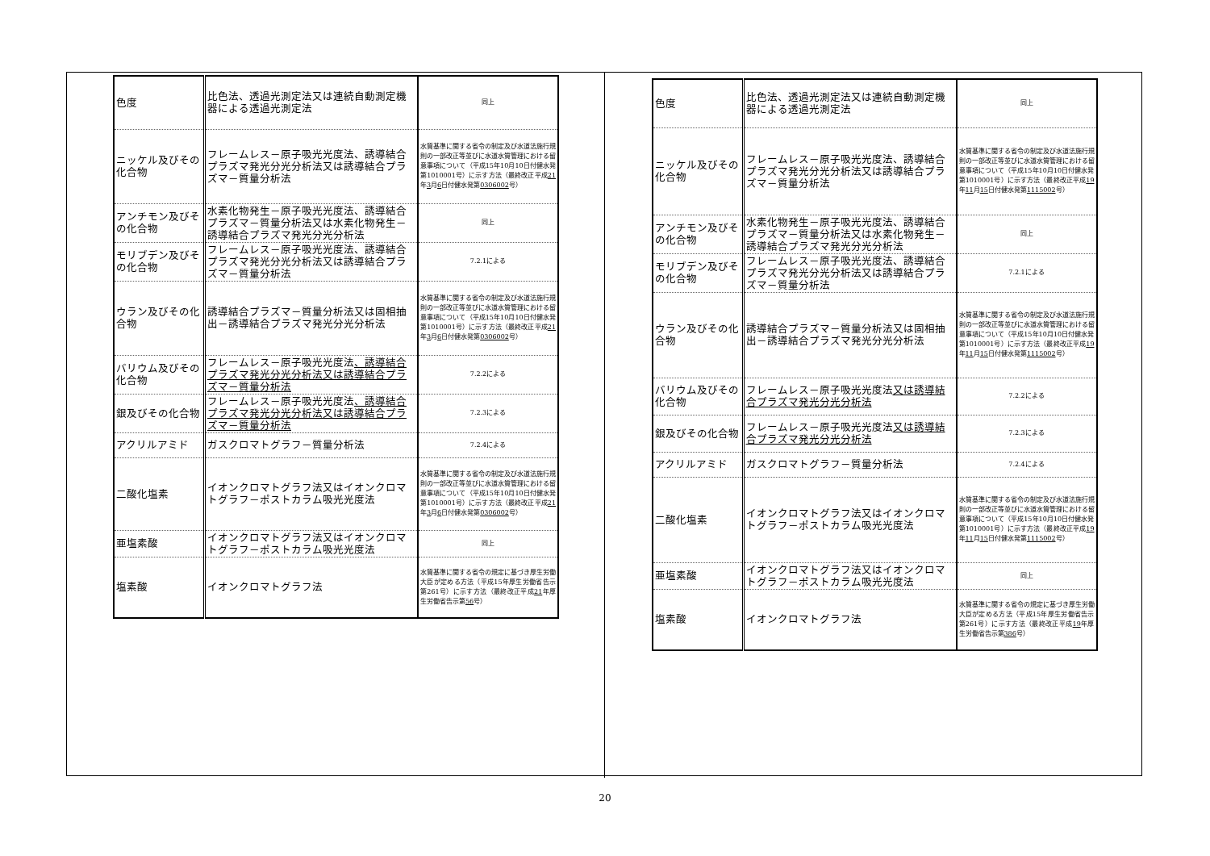| 色度 | 比色法、透過光測定法又は連続自動測定機器による透過光測定法 | 同上 |
| ニッケル及びその化合物 | フレームレス－原子吸光光度法、誘導結合プラズマ発光分光分析法又は誘導結合プラズマ－質量分析法 | 水質基準に関する省令の制定及び水道法施行規則の一部改正等並びに水道水質管理における留意事項について（平成15年10月10日付健水発第1010001号）に示す方法（最終改正平成 21 年 3 月 6 日付健水発第 0306002 号） |
| アンチモン及びその化合物 | 水素化物発生－原子吸光光度法、誘導結合プラズマ－質量分析法又は水素化物発生－誘導結合プラズマ発光分光分析法 | 同上 |
| モリブデン及びその化合物 | フレームレス－原子吸光光度法、誘導結合プラズマ発光分光分析法又は誘導結合プラズマ－質量分析法 | 7.2.1による |
| ウラン及びその化合物 | 誘導結合プラズマ－質量分析法又は固相抽出－誘導結合プラズマ発光分光分析法 | 水質基準に関する省令の制定及び水道法施行規則の一部改正等並びに水道水質管理における留意事項について（平成15年10月10日付健水発第1010001号）に示す方法（最終改正平成 21 年 3 月 6 日付健水発第 0306002 号） |
| バリウム及びその化合物 | フレームレス－原子吸光光度法 、誘導結合プラズマ発光分光分析法又は誘導結合プラズマ－質量分析法 | 7.2.2による |
| 銀及びその化合物 | フレームレス－原子吸光光度法 、誘導結合プラズマ発光分光分析法又は誘導結合プラズマ－質量分析法 | 7.2.3による |
| アクリルアミド | ガスクロマトグラフ－質量分析法 | 7.2.4による |
| 二酸化塩素 | イオンクロマトグラフ法又はイオンクロマトグラフ－ポストカラム吸光光度法 | 水質基準に関する省令の制定及び水道法施行規則の一部改正等並びに水道水質管理における留意事項について（平成15年10月10日付健水発第1010001号）に示す方法（最終改正平成 21 年 3 月 6 日付健水発第 0306002 号） |
| 亜塩素酸 | イオンクロマトグラフ法又はイオンクロマトグラフ－ポストカラム吸光光度法 | 同上 |
| 塩素酸 | イオンクロマトグラフ法 | 水質基準に関する省令の規定に基づき厚生労働大臣が定める方法（平成15年厚生労働省告示第261号）に示す方法（最終改正平成 21 年厚生労働省告示第 56 号） |
| 色度 | 比色法、透過光測定法又は連続自動測定機器による透過光測定法 | 同上 |
| ニッケル及びその化合物 | フレームレス－原子吸光光度法、誘導結合プラズマ発光分光分析法又は誘導結合プラズマ－質量分析法 | 水質基準に関する省令の制定及び水道法施行規則の一部改正等並びに水道水質管理における留意事項について（平成15年10月10日付健水発第1010001号）に示す方法（最終改正平成 19 年 11 月 15 日付健水発第 1115002 号） |
| アンチモン及びその化合物 | 水素化物発生－原子吸光光度法、誘導結合プラズマ－質量分析法又は水素化物発生－誘導結合プラズマ発光分光分析法 | 同上 |
| モリブデン及びその化合物 | フレームレス－原子吸光光度法、誘導結合プラズマ発光分光分析法又は誘導結合プラズマ－質量分析法 | 7.2.1による |
| ウラン及びその化合物 | 誘導結合プラズマ－質量分析法又は固相抽出－誘導結合プラズマ発光分光分析法 | 水質基準に関する省令の制定及び水道法施行規則の一部改正等並びに水道水質管理における留意事項について（平成15年10月10日付健水発第1010001号）に示す方法（最終改正平成 19 年 11 月 15 日付健水発第 1115002 号） |
| バリウム及びその化合物 | フレームレス－原子吸光光度法 又は誘導結合プラズマ発光分光分析法 | 7.2.2による |
| 銀及びその化合物 | フレームレス－原子吸光光度法 又は誘導結合プラズマ発光分光分析法 | 7.2.3による |
| アクリルアミド | ガスクロマトグラフ－質量分析法 | 7.2.4による |
| 二酸化塩素 | イオンクロマトグラフ法又はイオンクロマトグラフ－ポストカラム吸光光度法 | 水質基準に関する省令の制定及び水道法施行規則の一部改正等並びに水道水質管理における留意事項について（平成15年10月10日付健水発第1010001号）に示す方法（最終改正平成 19 年 11 月 15 日付健水発第 1115002 号） |
| 亜塩素酸 | イオンクロマトグラフ法又はイオンクロマトグラフ－ポストカラム吸光光度法 | 同上 |
| 塩素酸 | イオンクロマトグラフ法 | 水質基準に関する省令の規定に基づき厚生労働大臣が定める方法（平成15年厚生労働省告示第261号）に示す方法（最終改正平成 19 年厚生労働省告示第 386 号） |
20